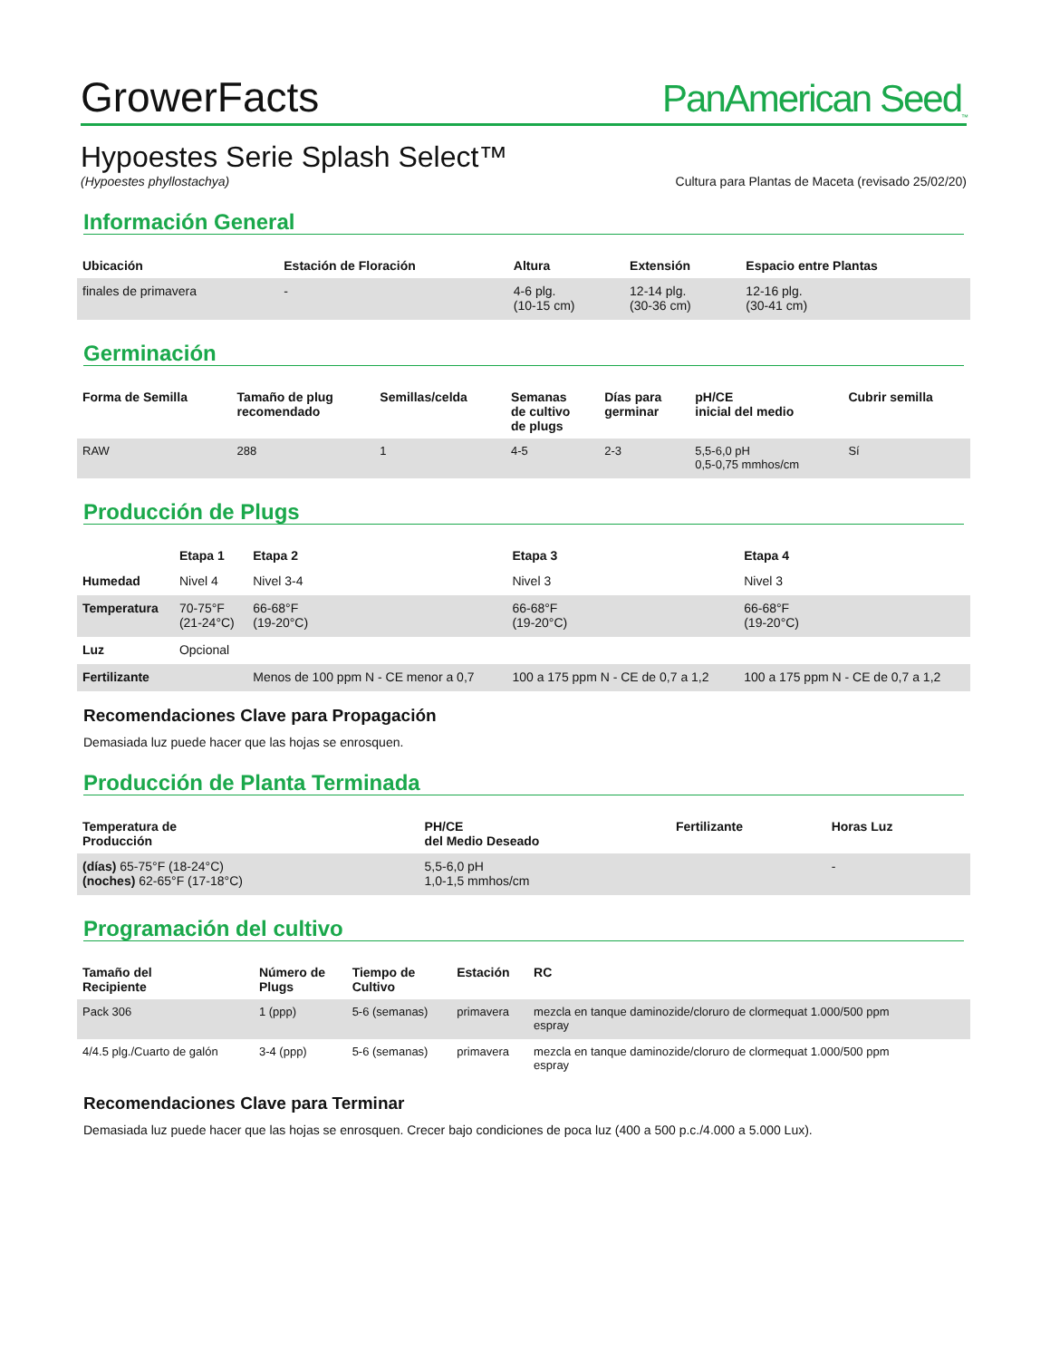GrowerFacts
PanAmerican Seed<sub>™</sub>
Hypoestes Serie Splash Select™
(Hypoestes phyllostachya) Cultura para Plantas de Maceta (revisado 25/02/20)
Información General
| Ubicación | Estación de Floración | Altura | Extensión | Espacio entre Plantas |
| --- | --- | --- | --- | --- |
| finales de primavera | - | 4-6 plg. (10-15 cm) | 12-14 plg. (30-36 cm) | 12-16 plg. (30-41 cm) |
Germinación
| Forma de Semilla | Tamaño de plug recomendado | Semillas/celda | Semanas de cultivo de plugs | Días para germinar | pH/CE inicial del medio | Cubrir semilla |
| --- | --- | --- | --- | --- | --- | --- |
| RAW | 288 | 1 | 4-5 | 2-3 | 5,5-6,0 pH 0,5-0,75 mmhos/cm | Sí |
Producción de Plugs
| | Etapa 1 | Etapa 2 | Etapa 3 | Etapa 4 |
| --- | --- | --- | --- | --- |
| Humedad | Nivel 4 | Nivel 3-4 | Nivel 3 | Nivel 3 |
| Temperatura | 70-75°F (21-24°C) | 66-68°F (19-20°C) | 66-68°F (19-20°C) | 66-68°F (19-20°C) |
| Luz | Opcional | | | |
| Fertilizante | | Menos de 100 ppm N - CE menor a 0,7 | 100 a 175 ppm N - CE de 0,7 a 1,2 | 100 a 175 ppm N - CE de 0,7 a 1,2 |
Recomendaciones Clave para Propagación
Demasiada luz puede hacer que las hojas se enrosquen.
Producción de Planta Terminada
| Temperatura de Producción | PH/CE del Medio Deseado | Fertilizante | Horas Luz |
| --- | --- | --- | --- |
| (días) 65-75°F (18-24°C) (noches) 62-65°F (17-18°C) | 5,5-6,0 pH 1,0-1,5 mmhos/cm | | - |
Programación del cultivo
| Tamaño del Recipiente | Número de Plugs | Tiempo de Cultivo | Estación | RC |
| --- | --- | --- | --- | --- |
| Pack 306 | 1 (ppp) | 5-6 (semanas) | primavera | mezcla en tanque daminozide/cloruro de clormequat 1.000/500 ppm espray |
| 4/4.5 plg./Cuarto de galón | 3-4 (ppp) | 5-6 (semanas) | primavera | mezcla en tanque daminozide/cloruro de clormequat 1.000/500 ppm espray |
Recomendaciones Clave para Terminar
Demasiada luz puede hacer que las hojas se enrosquen. Crecer bajo condiciones de poca luz (400 a 500 p.c./4.000 a 5.000 Lux).